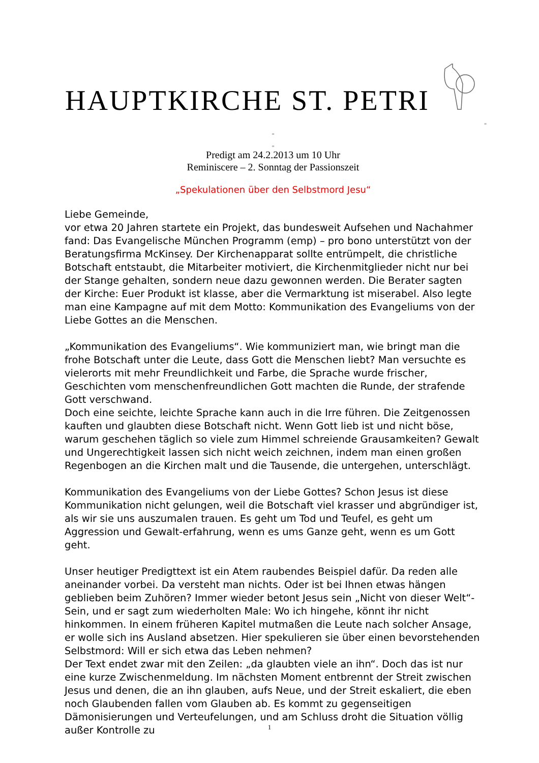HAUPTKIRCHE ST. PETRI
=
=
=
Predigt am 24.2.2013 um 10 Uhr
Reminiscere – 2. Sonntag der Passionszeit
„Spekulationen über den Selbstmord Jesu“
Liebe Gemeinde,
vor etwa 20 Jahren startete ein Projekt, das bundesweit Aufsehen und Nachahmer fand: Das Evangelische München Programm (emp) – pro bono unterstützt von der Beratungsfirma McKinsey. Der Kirchenapparat sollte entrümpelt, die christliche Botschaft entstaubt, die Mitarbeiter motiviert, die Kirchenmitglieder nicht nur bei der Stange gehalten, sondern neue dazu gewonnen werden. Die Berater sagten der Kirche: Euer Produkt ist klasse, aber die Vermarktung ist miserabel. Also legte man eine Kampagne auf mit dem Motto: Kommunikation des Evangeliums von der Liebe Gottes an die Menschen.
„Kommunikation des Evangeliums“. Wie kommuniziert man, wie bringt man die frohe Botschaft unter die Leute, dass Gott die Menschen liebt? Man versuchte es vielerorts mit mehr Freundlichkeit und Farbe, die Sprache wurde frischer, Geschichten vom menschenfreundlichen Gott machten die Runde, der strafende Gott verschwand.
Doch eine seichte, leichte Sprache kann auch in die Irre führen. Die Zeitgenossen kauften und glaubten diese Botschaft nicht. Wenn Gott lieb ist und nicht böse, warum geschehen täglich so viele zum Himmel schreiende Grausamkeiten? Gewalt und Ungerechtigkeit lassen sich nicht weich zeichnen, indem man einen großen Regenbogen an die Kirchen malt und die Tausende, die untergehen, unterschlägt.
Kommunikation des Evangeliums von der Liebe Gottes? Schon Jesus ist diese Kommunikation nicht gelungen, weil die Botschaft viel krasser und abgründiger ist, als wir sie uns auszumalen trauen. Es geht um Tod und Teufel, es geht um Aggression und Gewalt-erfahrung, wenn es ums Ganze geht, wenn es um Gott geht.
Unser heutiger Predigttext ist ein Atem raubendes Beispiel dafür. Da reden alle aneinander vorbei. Da versteht man nichts. Oder ist bei Ihnen etwas hängen geblieben beim Zuhören? Immer wieder betont Jesus sein „Nicht von dieser Welt“-Sein, und er sagt zum wiederholten Male: Wo ich hingehe, könnt ihr nicht hinkommen. In einem früheren Kapitel mutmaßen die Leute nach solcher Ansage, er wolle sich ins Ausland absetzen. Hier spekulieren sie über einen bevorstehenden Selbstmord: Will er sich etwa das Leben nehmen?
Der Text endet zwar mit den Zeilen: „da glaubten viele an ihn“. Doch das ist nur eine kurze Zwischenmeldung. Im nächsten Moment entbrennt der Streit zwischen Jesus und denen, die an ihn glauben, aufs Neue, und der Streit eskaliert, die eben noch Glaubenden fallen vom Glauben ab. Es kommt zu gegenseitigen Dämonisierungen und Verteufelungen, und am Schluss droht die Situation völlig außer Kontrolle zu
1